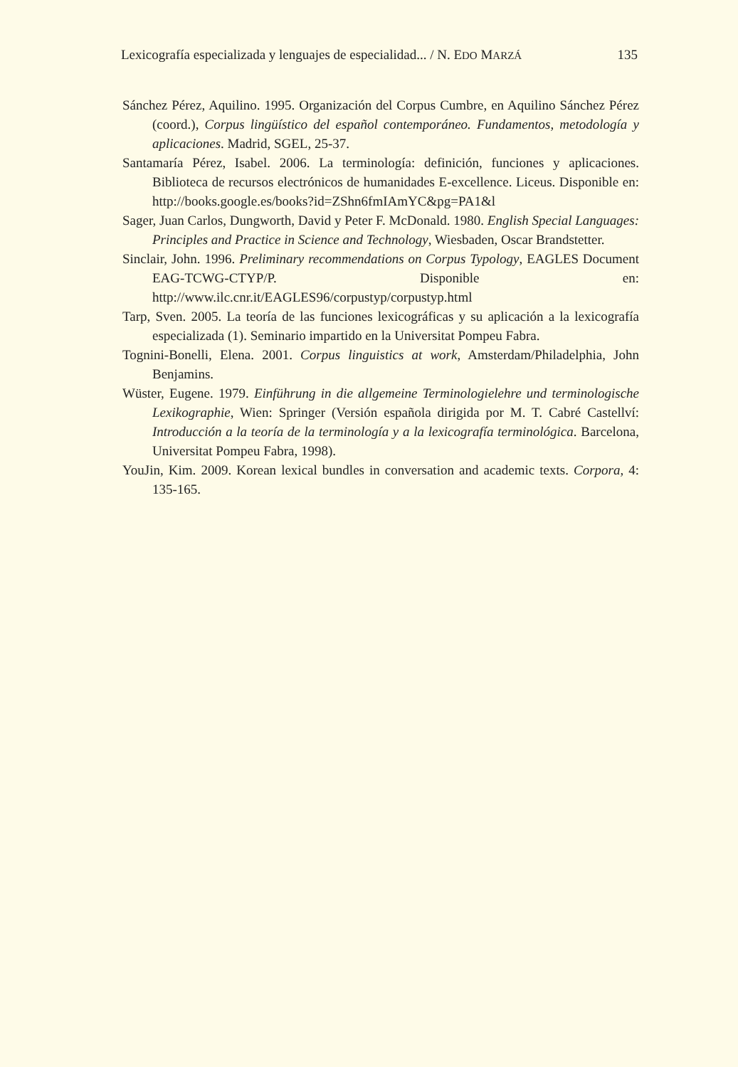Lexicografía especializada y lenguajes de especialidad... / N. EDO MARZÁ
135
Sánchez Pérez, Aquilino. 1995. Organización del Corpus Cumbre, en Aquilino Sánchez Pérez (coord.), Corpus lingüístico del español contemporáneo. Fundamentos, metodología y aplicaciones. Madrid, SGEL, 25-37.
Santamaría Pérez, Isabel. 2006. La terminología: definición, funciones y aplicaciones. Biblioteca de recursos electrónicos de humanidades E-excellence. Liceus. Disponible en: http://books.google.es/books?id=ZShn6fmIAmYC&pg=PA1&l
Sager, Juan Carlos, Dungworth, David y Peter F. McDonald. 1980. English Special Languages: Principles and Practice in Science and Technology, Wiesbaden, Oscar Brandstetter.
Sinclair, John. 1996. Preliminary recommendations on Corpus Typology, EAGLES Document EAG-TCWG-CTYP/P. Disponible en: http://www.ilc.cnr.it/EAGLES96/corpustyp/corpustyp.html
Tarp, Sven. 2005. La teoría de las funciones lexicográficas y su aplicación a la lexicografía especializada (1). Seminario impartido en la Universitat Pompeu Fabra.
Tognini-Bonelli, Elena. 2001. Corpus linguistics at work, Amsterdam/Philadelphia, John Benjamins.
Wüster, Eugene. 1979. Einführung in die allgemeine Terminologielehre und terminologische Lexikographie, Wien: Springer (Versión española dirigida por M. T. Cabré Castellví: Introducción a la teoría de la terminología y a la lexicografía terminológica. Barcelona, Universitat Pompeu Fabra, 1998).
YouJin, Kim. 2009. Korean lexical bundles in conversation and academic texts. Corpora, 4: 135-165.